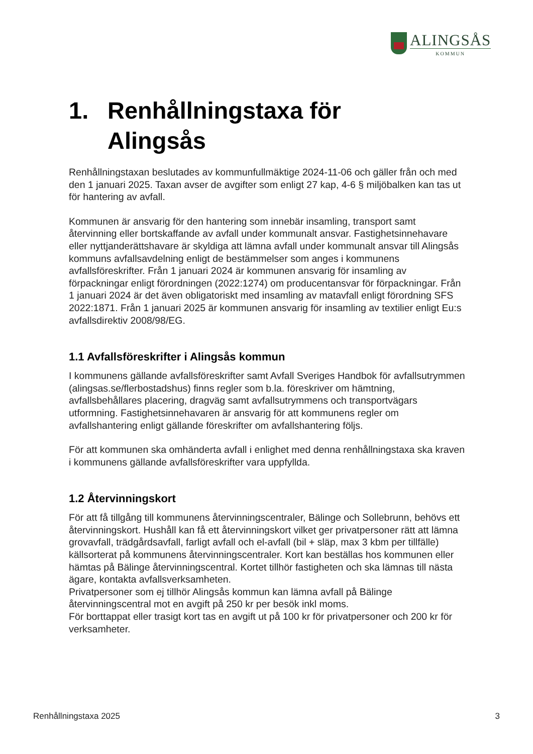ALINGSÅS
KOMMUN
1. Renhållningstaxa för
Alingsås
Renhållningstaxan beslutades av kommunfullmäktige 2024-11-06 och gäller från och med den 1 januari 2025. Taxan avser de avgifter som enligt 27 kap, 4-6 § miljöbalken kan tas ut för hantering av avfall.
Kommunen är ansvarig för den hantering som innebär insamling, transport samt återvinning eller bortskaffande av avfall under kommunalt ansvar. Fastighetsinnehavare eller nyttjanderättshavare är skyldiga att lämna avfall under kommunalt ansvar till Alingsås kommuns avfallsavdelning enligt de bestämmelser som anges i kommunens avfallsföreskrifter. Från 1 januari 2024 är kommunen ansvarig för insamling av förpackningar enligt förordningen (2022:1274) om producentansvar för förpackningar. Från 1 januari 2024 är det även obligatoriskt med insamling av matavfall enligt förordning SFS 2022:1871. Från 1 januari 2025 är kommunen ansvarig för insamling av textilier enligt Eu:s avfallsdirektiv 2008/98/EG.
1.1 Avfallsföreskrifter i Alingsås kommun
I kommunens gällande avfallsföreskrifter samt Avfall Sveriges Handbok för avfallsutrymmen (alingsas.se/flerbostadshus) finns regler som b.la. föreskriver om hämtning, avfallsbehållares placering, dragväg samt avfallsutrymmens och transportvägars utformning. Fastighetsinnehavaren är ansvarig för att kommunens regler om avfallshantering enligt gällande föreskrifter om avfallshantering följs.
För att kommunen ska omhänderta avfall i enlighet med denna renhållningstaxa ska kraven i kommunens gällande avfallsföreskrifter vara uppfyllda.
1.2 Återvinningskort
För att få tillgång till kommunens återvinningscentraler, Bälinge och Sollebrunn, behövs ett återvinningskort. Hushåll kan få ett återvinningskort vilket ger privatpersoner rätt att lämna grovavfall, trädgårdsavfall, farligt avfall och el-avfall (bil + släp, max 3 kbm per tillfälle) källsorterat på kommunens återvinningscentraler. Kort kan beställas hos kommunen eller hämtas på Bälinge återvinningscentral. Kortet tillhör fastigheten och ska lämnas till nästa ägare, kontakta avfallsverksamheten.
Privatpersoner som ej tillhör Alingsås kommun kan lämna avfall på Bälinge återvinningscentral mot en avgift på 250 kr per besök inkl moms.
För borttappat eller trasigt kort tas en avgift ut på 100 kr för privatpersoner och 200 kr för verksamheter.
Renhållningstaxa 2025 3